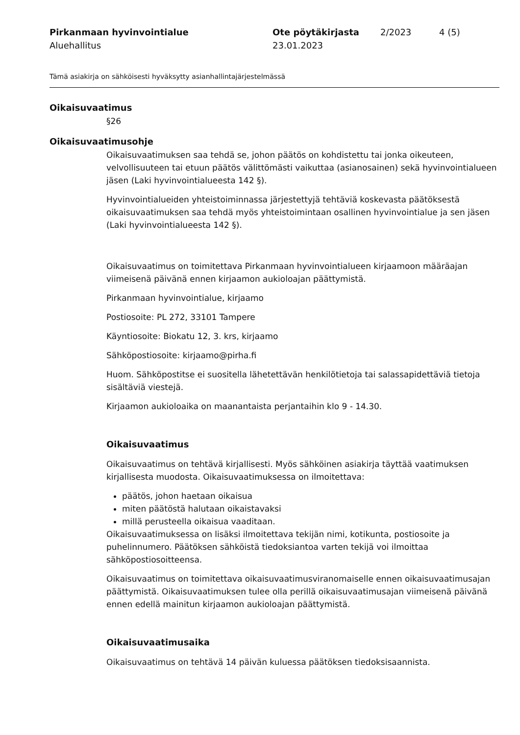Pirkanmaan hyvinvointialue
Aluehallitus
Ote pöytäkirjasta
23.01.2023
2/2023 4 (5)
Tämä asiakirja on sähköisesti hyväksytty asianhallintajärjestelmässä
Oikaisuvaatimus
§26
Oikaisuvaatimusohje
Oikaisuvaatimuksen saa tehdä se, johon päätös on kohdistettu tai jonka oikeuteen, velvollisuuteen tai etuun päätös välittömästi vaikuttaa (asianosainen) sekä hyvinvointialueen jäsen (Laki hyvinvointialueesta 142 §).
Hyvinvointialueiden yhteistoiminnassa järjestettyjä tehtäviä koskevasta päätöksestä oikaisuvaatimuksen saa tehdä myös yhteistoimintaan osallinen hyvinvointialue ja sen jäsen (Laki hyvinvointialueesta 142 §).
Oikaisuvaatimus on toimitettava Pirkanmaan hyvinvointialueen kirjaamoon määräajan viimeisenä päivänä ennen kirjaamon aukioloajan päättymistä.
Pirkanmaan hyvinvointialue, kirjaamo
Postiosoite: PL 272, 33101 Tampere
Käyntiosoite: Biokatu 12, 3. krs, kirjaamo
Sähköpostiosoite: kirjaamo@pirha.fi
Huom. Sähköpostitse ei suositella lähetettävän henkilötietoja tai salassapidettäviä tietoja sisältäviä viestejä.
Kirjaamon aukioloaika on maanantaista perjantaihin klo 9 - 14.30.
Oikaisuvaatimus
Oikaisuvaatimus on tehtävä kirjallisesti. Myös sähköinen asiakirja täyttää vaatimuksen kirjallisesta muodosta. Oikaisuvaatimuksessa on ilmoitettava:
päätös, johon haetaan oikaisua
miten päätöstä halutaan oikaistavaksi
millä perusteella oikaisua vaaditaan.
Oikaisuvaatimuksessa on lisäksi ilmoitettava tekijän nimi, kotikunta, postiosoite ja puhelinnumero. Päätöksen sähköistä tiedoksiantoa varten tekijä voi ilmoittaa sähköpostiosoitteensa.
Oikaisuvaatimus on toimitettava oikaisuvaatimusviranomaiselle ennen oikaisuvaatimusajan päättymistä. Oikaisuvaatimuksen tulee olla perillä oikaisuvaatimusajan viimeisenä päivänä ennen edellä mainitun kirjaamon aukioloajan päättymistä.
Oikaisuvaatimusaika
Oikaisuvaatimus on tehtävä 14 päivän kuluessa päätöksen tiedoksisaannista.